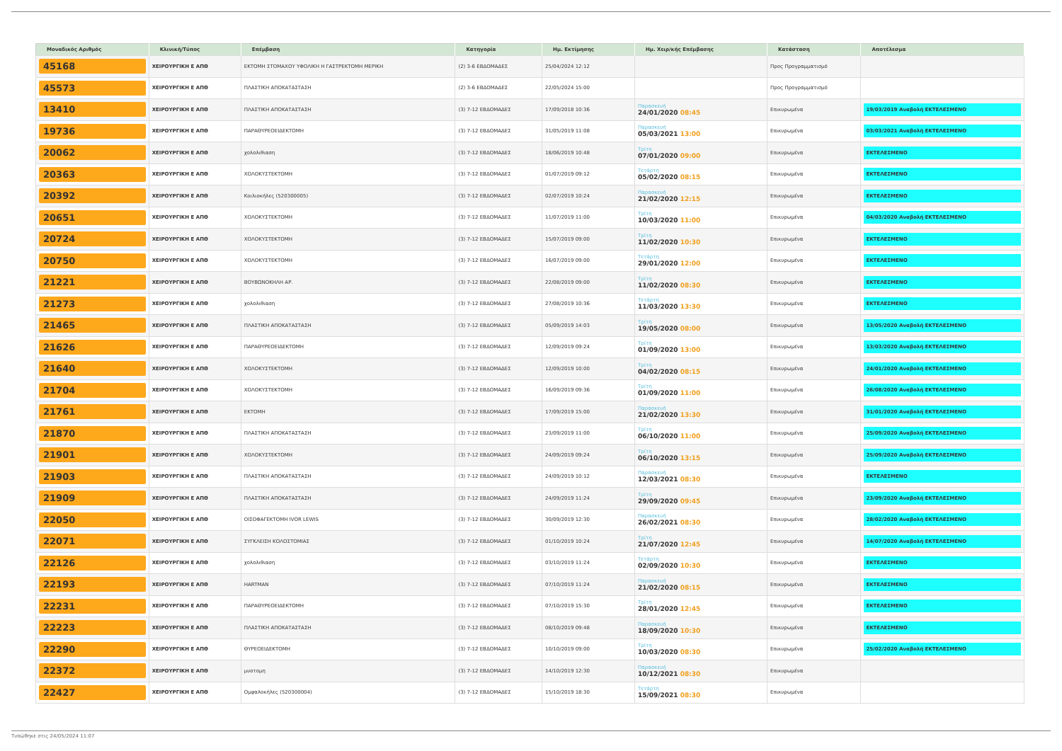| Μοναδικός Αριθμός | Κλινική/Τύπος | Επέμβαση | Κατηγορία | Ημ. Εκτίμησης | Ημ. Χειρ/κής Επέμβασης | Κατάσταση | Αποτέλεσμα |
| --- | --- | --- | --- | --- | --- | --- | --- |
| 45168 | ΧΕΙΡΟΥΡΓΙΚΗ Ε ΑΠΘ | ΕΚΤΟΜΗ ΣΤΟΜΑΧΟΥ ΥΦΟΛΙΚΗ Η ΓΑΣΤΡΕΚΤΟΜΗ ΜΕΡΙΚΗ | (2) 3-6 ΕΒΔΟΜΑΔΕΣ | 25/04/2024 12:12 | | Προς Προγραμματισμό | |
| 45573 | ΧΕΙΡΟΥΡΓΙΚΗ Ε ΑΠΘ | ΠΛΑΣΤΙΚΗ ΑΠΟΚΑΤΑΣΤΑΣΗ | (2) 3-6 ΕΒΔΟΜΑΔΕΣ | 22/05/2024 15:00 | | Προς Προγραμματισμό | |
| 13410 | ΧΕΙΡΟΥΡΓΙΚΗ Ε ΑΠΘ | ΠΛΑΣΤΙΚΗ ΑΠΟΚΑΤΑΣΤΑΣΗ | (3) 7-12 ΕΒΔΟΜΑΔΕΣ | 17/09/2018 10:36 | Παρασκευή 24/01/2020 08:45 | Επικυρωμένα | 19/03/2019 Αναβολή ΕΚΤΕΛΕΣΜΕΝΟ |
| 19736 | ΧΕΙΡΟΥΡΓΙΚΗ Ε ΑΠΘ | ΠΑΡΑΘΥΡΕΟΕΙΔΕΚΤΟΜΗ | (3) 7-12 ΕΒΔΟΜΑΔΕΣ | 31/05/2019 11:08 | Παρασκευή 05/03/2021 13:00 | Επικυρωμένα | 03/03/2021 Αναβολή ΕΚΤΕΛΕΣΜΕΝΟ |
| 20062 | ΧΕΙΡΟΥΡΓΙΚΗ Ε ΑΠΘ | χολολιθιαση | (3) 7-12 ΕΒΔΟΜΑΔΕΣ | 18/06/2019 10:48 | Τρίτη 07/01/2020 09:00 | Επικυρωμένα | ΕΚΤΕΛΕΣΜΕΝΟ |
| 20363 | ΧΕΙΡΟΥΡΓΙΚΗ Ε ΑΠΘ | ΧΟΛΟΚΥΣΤΕΚΤΟΜΗ | (3) 7-12 ΕΒΔΟΜΑΔΕΣ | 01/07/2019 09:12 | Τετάρτη 05/02/2020 08:15 | Επικυρωμένα | ΕΚΤΕΛΕΣΜΕΝΟ |
| 20392 | ΧΕΙΡΟΥΡΓΙΚΗ Ε ΑΠΘ | Κοιλιοκήλες (520300005) | (3) 7-12 ΕΒΔΟΜΑΔΕΣ | 02/07/2019 10:24 | Παρασκευή 21/02/2020 12:15 | Επικυρωμένα | ΕΚΤΕΛΕΣΜΕΝΟ |
| 20651 | ΧΕΙΡΟΥΡΓΙΚΗ Ε ΑΠΘ | ΧΟΛΟΚΥΣΤΕΚΤΟΜΗ | (3) 7-12 ΕΒΔΟΜΑΔΕΣ | 11/07/2019 11:00 | Τρίτη 10/03/2020 11:00 | Επικυρωμένα | 04/03/2020 Αναβολή ΕΚΤΕΛΕΣΜΕΝΟ |
| 20724 | ΧΕΙΡΟΥΡΓΙΚΗ Ε ΑΠΘ | ΧΟΛΟΚΥΣΤΕΚΤΟΜΗ | (3) 7-12 ΕΒΔΟΜΑΔΕΣ | 15/07/2019 09:00 | Τρίτη 11/02/2020 10:30 | Επικυρωμένα | ΕΚΤΕΛΕΣΜΕΝΟ |
| 20750 | ΧΕΙΡΟΥΡΓΙΚΗ Ε ΑΠΘ | ΧΟΛΟΚΥΣΤΕΚΤΟΜΗ | (3) 7-12 ΕΒΔΟΜΑΔΕΣ | 16/07/2019 09:00 | Τετάρτη 29/01/2020 12:00 | Επικυρωμένα | ΕΚΤΕΛΕΣΜΕΝΟ |
| 21221 | ΧΕΙΡΟΥΡΓΙΚΗ Ε ΑΠΘ | ΒΟΥΒΩΝΟΚΗΛΗ ΑΡ. | (3) 7-12 ΕΒΔΟΜΑΔΕΣ | 22/08/2019 09:00 | Τρίτη 11/02/2020 08:30 | Επικυρωμένα | ΕΚΤΕΛΕΣΜΕΝΟ |
| 21273 | ΧΕΙΡΟΥΡΓΙΚΗ Ε ΑΠΘ | χολολιθιαση | (3) 7-12 ΕΒΔΟΜΑΔΕΣ | 27/08/2019 10:36 | Τετάρτη 11/03/2020 13:30 | Επικυρωμένα | ΕΚΤΕΛΕΣΜΕΝΟ |
| 21465 | ΧΕΙΡΟΥΡΓΙΚΗ Ε ΑΠΘ | ΠΛΑΣΤΙΚΗ ΑΠΟΚΑΤΑΣΤΑΣΗ | (3) 7-12 ΕΒΔΟΜΑΔΕΣ | 05/09/2019 14:03 | Τρίτη 19/05/2020 08:00 | Επικυρωμένα | 13/05/2020 Αναβολή ΕΚΤΕΛΕΣΜΕΝΟ |
| 21626 | ΧΕΙΡΟΥΡΓΙΚΗ Ε ΑΠΘ | ΠΑΡΑΘΥΡΕΟΕΙΔΕΚΤΟΜΗ | (3) 7-12 ΕΒΔΟΜΑΔΕΣ | 12/09/2019 09:24 | Τρίτη 01/09/2020 13:00 | Επικυρωμένα | 13/03/2020 Αναβολή ΕΚΤΕΛΕΣΜΕΝΟ |
| 21640 | ΧΕΙΡΟΥΡΓΙΚΗ Ε ΑΠΘ | ΧΟΛΟΚΥΣΤΕΚΤΟΜΗ | (3) 7-12 ΕΒΔΟΜΑΔΕΣ | 12/09/2019 10:00 | Τρίτη 04/02/2020 08:15 | Επικυρωμένα | 24/01/2020 Αναβολή ΕΚΤΕΛΕΣΜΕΝΟ |
| 21704 | ΧΕΙΡΟΥΡΓΙΚΗ Ε ΑΠΘ | ΧΟΛΟΚΥΣΤΕΚΤΟΜΗ | (3) 7-12 ΕΒΔΟΜΑΔΕΣ | 16/09/2019 09:36 | Τρίτη 01/09/2020 11:00 | Επικυρωμένα | 26/08/2020 Αναβολή ΕΚΤΕΛΕΣΜΕΝΟ |
| 21761 | ΧΕΙΡΟΥΡΓΙΚΗ Ε ΑΠΘ | ΕΚΤΟΜΗ | (3) 7-12 ΕΒΔΟΜΑΔΕΣ | 17/09/2019 15:00 | Παρασκευή 21/02/2020 13:30 | Επικυρωμένα | 31/01/2020 Αναβολή ΕΚΤΕΛΕΣΜΕΝΟ |
| 21870 | ΧΕΙΡΟΥΡΓΙΚΗ Ε ΑΠΘ | ΠΛΑΣΤΙΚΗ ΑΠΟΚΑΤΑΣΤΑΣΗ | (3) 7-12 ΕΒΔΟΜΑΔΕΣ | 23/09/2019 11:00 | Τρίτη 06/10/2020 11:00 | Επικυρωμένα | 25/09/2020 Αναβολή ΕΚΤΕΛΕΣΜΕΝΟ |
| 21901 | ΧΕΙΡΟΥΡΓΙΚΗ Ε ΑΠΘ | ΧΟΛΟΚΥΣΤΕΚΤΟΜΗ | (3) 7-12 ΕΒΔΟΜΑΔΕΣ | 24/09/2019 09:24 | Τρίτη 06/10/2020 13:15 | Επικυρωμένα | 25/09/2020 Αναβολή ΕΚΤΕΛΕΣΜΕΝΟ |
| 21903 | ΧΕΙΡΟΥΡΓΙΚΗ Ε ΑΠΘ | ΠΛΑΣΤΙΚΗ ΑΠΟΚΑΤΑΣΤΑΣΗ | (3) 7-12 ΕΒΔΟΜΑΔΕΣ | 24/09/2019 10:12 | Παρασκευή 12/03/2021 08:30 | Επικυρωμένα | ΕΚΤΕΛΕΣΜΕΝΟ |
| 21909 | ΧΕΙΡΟΥΡΓΙΚΗ Ε ΑΠΘ | ΠΛΑΣΤΙΚΗ ΑΠΟΚΑΤΑΣΤΑΣΗ | (3) 7-12 ΕΒΔΟΜΑΔΕΣ | 24/09/2019 11:24 | Τρίτη 29/09/2020 09:45 | Επικυρωμένα | 23/09/2020 Αναβολή ΕΚΤΕΛΕΣΜΕΝΟ |
| 22050 | ΧΕΙΡΟΥΡΓΙΚΗ Ε ΑΠΘ | ΟΙΣΟΦΑΓΕΚΤΟΜΗ IVOR LEWIS | (3) 7-12 ΕΒΔΟΜΑΔΕΣ | 30/09/2019 12:30 | Παρασκευή 26/02/2021 08:30 | Επικυρωμένα | 28/02/2020 Αναβολή ΕΚΤΕΛΕΣΜΕΝΟ |
| 22071 | ΧΕΙΡΟΥΡΓΙΚΗ Ε ΑΠΘ | ΣΥΓΚΛΕΙΣΗ ΚΟΛΟΣΤΟΜΙΑΣ | (3) 7-12 ΕΒΔΟΜΑΔΕΣ | 01/10/2019 10:24 | Τρίτη 21/07/2020 12:45 | Επικυρωμένα | 14/07/2020 Αναβολή ΕΚΤΕΛΕΣΜΕΝΟ |
| 22126 | ΧΕΙΡΟΥΡΓΙΚΗ Ε ΑΠΘ | χολολιθιαση | (3) 7-12 ΕΒΔΟΜΑΔΕΣ | 03/10/2019 11:24 | Τετάρτη 02/09/2020 10:30 | Επικυρωμένα | ΕΚΤΕΛΕΣΜΕΝΟ |
| 22193 | ΧΕΙΡΟΥΡΓΙΚΗ Ε ΑΠΘ | HARTMAN | (3) 7-12 ΕΒΔΟΜΑΔΕΣ | 07/10/2019 11:24 | Παρασκευή 21/02/2020 08:15 | Επικυρωμένα | ΕΚΤΕΛΕΣΜΕΝΟ |
| 22231 | ΧΕΙΡΟΥΡΓΙΚΗ Ε ΑΠΘ | ΠΑΡΑΘΥΡΕΟΕΙΔΕΚΤΟΜΗ | (3) 7-12 ΕΒΔΟΜΑΔΕΣ | 07/10/2019 15:30 | Τρίτη 28/01/2020 12:45 | Επικυρωμένα | ΕΚΤΕΛΕΣΜΕΝΟ |
| 22223 | ΧΕΙΡΟΥΡΓΙΚΗ Ε ΑΠΘ | ΠΛΑΣΤΙΚΗ ΑΠΟΚΑΤΑΣΤΑΣΗ | (3) 7-12 ΕΒΔΟΜΑΔΕΣ | 08/10/2019 09:48 | Παρασκευή 18/09/2020 10:30 | Επικυρωμένα | ΕΚΤΕΛΕΣΜΕΝΟ |
| 22290 | ΧΕΙΡΟΥΡΓΙΚΗ Ε ΑΠΘ | ΘΥΡΕΟΕΙΔΕΚΤΟΜΗ | (3) 7-12 ΕΒΔΟΜΑΔΕΣ | 10/10/2019 09:00 | Τρίτη 10/03/2020 08:30 | Επικυρωμένα | 25/02/2020 Αναβολή ΕΚΤΕΛΕΣΜΕΝΟ |
| 22372 | ΧΕΙΡΟΥΡΓΙΚΗ Ε ΑΠΘ | μυοτομη | (3) 7-12 ΕΒΔΟΜΑΔΕΣ | 14/10/2019 12:30 | Παρασκευή 10/12/2021 08:30 | Επικυρωμένα | |
| 22427 | ΧΕΙΡΟΥΡΓΙΚΗ Ε ΑΠΘ | Ομφαλοκήλες (520300004) | (3) 7-12 ΕΒΔΟΜΑΔΕΣ | 15/10/2019 18:30 | Τετάρτη 15/09/2021 08:30 | Επικυρωμένα | |
Τυπώθηκε στις 24/05/2024 11:07